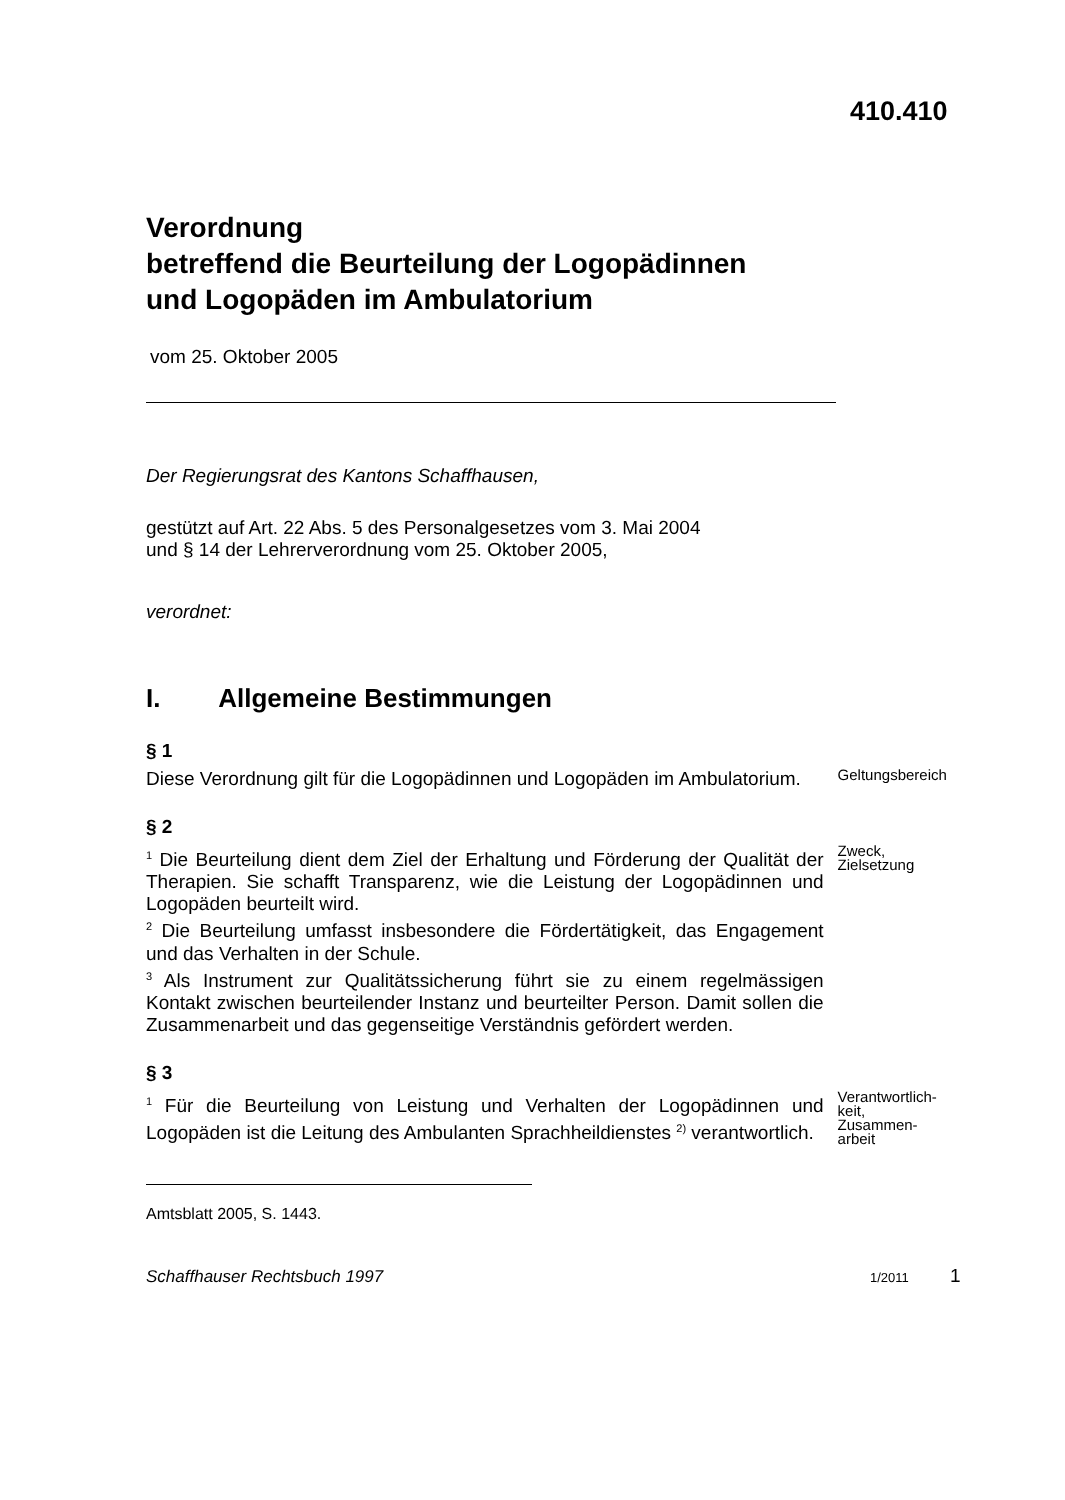410.410
Verordnung
betreffend die Beurteilung der Logopädinnen
und Logopäden im Ambulatorium
vom 25. Oktober 2005
Der Regierungsrat des Kantons Schaffhausen,
gestützt auf Art. 22 Abs. 5 des Personalgesetzes vom 3. Mai 2004
und § 14 der Lehrerverordnung vom 25. Oktober 2005,
verordnet:
I. Allgemeine Bestimmungen
§ 1
Diese Verordnung gilt für die Logopädinnen und Logopäden im Ambulatorium.
Geltungsbereich
§ 2
<sup>1</sup> Die Beurteilung dient dem Ziel der Erhaltung und Förderung der Qualität der Therapien. Sie schafft Transparenz, wie die Leistung der Logopädinnen und Logopäden beurteilt wird.
<sup>2</sup> Die Beurteilung umfasst insbesondere die Fördertätigkeit, das Engagement und das Verhalten in der Schule.
<sup>3</sup> Als Instrument zur Qualitätssicherung führt sie zu einem regelmässigen Kontakt zwischen beurteilender Instanz und beurteilter Person. Damit sollen die Zusammenarbeit und das gegenseitige Verständnis gefördert werden.
Zweck,
Zielsetzung
§ 3
<sup>1</sup> Für die Beurteilung von Leistung und Verhalten der Logopädinnen und Logopäden ist die Leitung des Ambulanten Sprachheildienstes <sup>2)</sup> verantwortlich.
Verantwortlich-
keit,
Zusammen-
arbeit
Amtsblatt 2005, S. 1443.
Schaffhauser Rechtsbuch 1997 1/2011 1